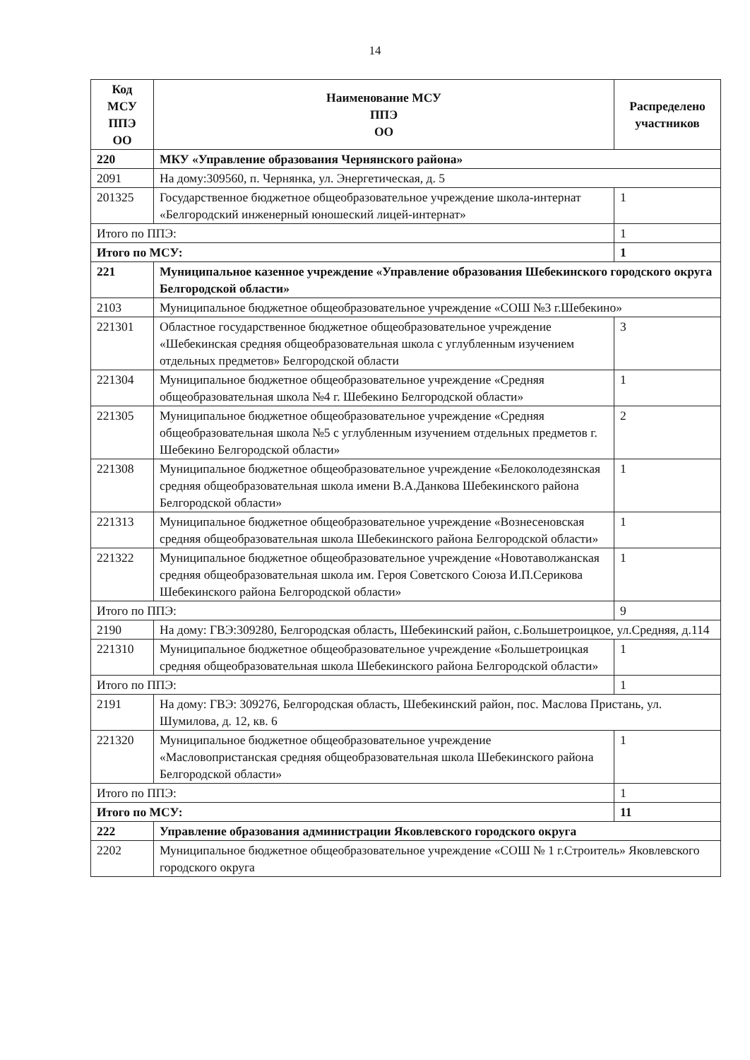14
| Код МСУ ППЭ ОО | Наименование МСУ ППЭ ОО | Распределено участников |
| --- | --- | --- |
| 220 | МКУ «Управление образования Чернянского района» | |
| 2091 | На дому:309560, п. Чернянка, ул. Энергетическая, д. 5 | |
| 201325 | Государственное бюджетное общеобразовательное учреждение школа-интернат «Белгородский инженерный юношеский лицей-интернат» | 1 |
| Итого по ППЭ: | | 1 |
| Итого по МСУ: | | 1 |
| 221 | Муниципальное казенное учреждение «Управление образования Шебекинского городского округа Белгородской области» | |
| 2103 | Муниципальное бюджетное общеобразовательное учреждение «СОШ №3 г.Шебекино» | |
| 221301 | Областное государственное бюджетное общеобразовательное учреждение «Шебекинская средняя общеобразовательная школа с углубленным изучением отдельных предметов» Белгородской области | 3 |
| 221304 | Муниципальное бюджетное общеобразовательное учреждение «Средняя общеобразовательная школа №4 г. Шебекино Белгородской области» | 1 |
| 221305 | Муниципальное бюджетное общеобразовательное учреждение «Средняя общеобразовательная школа №5 с углубленным изучением отдельных предметов г. Шебекино Белгородской области» | 2 |
| 221308 | Муниципальное бюджетное общеобразовательное учреждение «Белоколодезянская средняя общеобразовательная школа имени В.А.Данкова Шебекинского района Белгородской области» | 1 |
| 221313 | Муниципальное бюджетное общеобразовательное учреждение «Вознесеновская средняя общеобразовательная школа Шебекинского района Белгородской области» | 1 |
| 221322 | Муниципальное бюджетное общеобразовательное учреждение «Новотаволжанская средняя общеобразовательная школа им. Героя Советского Союза И.П.Серикова Шебекинского района Белгородской области» | 1 |
| Итого по ППЭ: | | 9 |
| 2190 | На дому: ГВЭ:309280, Белгородская область, Шебекинский район, с.Большетроицкое, ул.Средняя, д.114 | |
| 221310 | Муниципальное бюджетное общеобразовательное учреждение «Большетроицкая средняя общеобразовательная школа Шебекинского района Белгородской области» | 1 |
| Итого по ППЭ: | | 1 |
| 2191 | На дому: ГВЭ: 309276, Белгородская область, Шебекинский район, пос. Маслова Пристань, ул. Шумилова, д. 12, кв. 6 | |
| 221320 | Муниципальное бюджетное общеобразовательное учреждение «Масловопристанская средняя общеобразовательная школа Шебекинского района Белгородской области» | 1 |
| Итого по ППЭ: | | 1 |
| Итого по МСУ: | | 11 |
| 222 | Управление образования администрации Яковлевского городского округа | |
| 2202 | Муниципальное бюджетное общеобразовательное учреждение «СОШ № 1 г.Строитель» Яковлевского городского округа | |